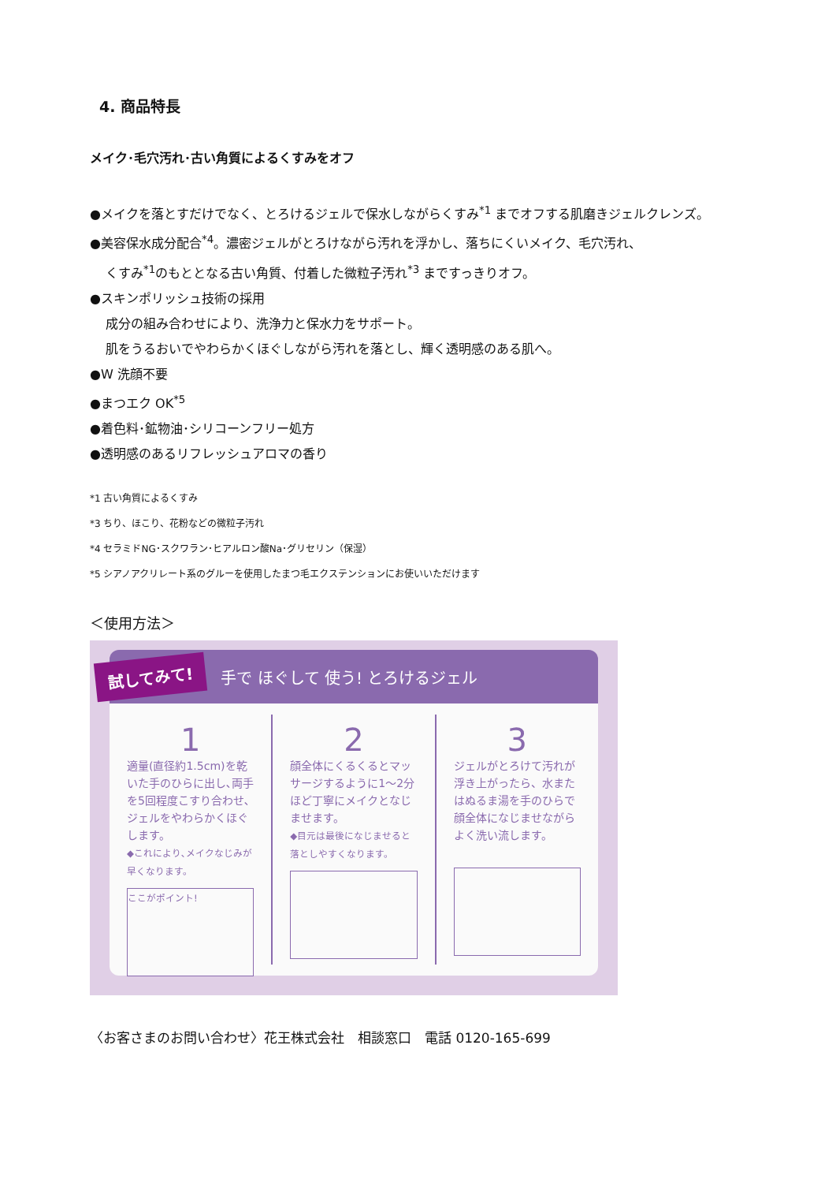4. 商品特長
メイク･毛穴汚れ･古い角質によるくすみをオフ
●メイクを落とすだけでなく、とろけるジェルで保水しながらくすみ<sup>*1</sup> までオフする肌磨きジェルクレンズ。
●美容保水成分配合<sup>*4</sup>。濃密ジェルがとろけながら汚れを浮かし、落ちにくいメイク、毛穴汚れ、
くすみ<sup>*1</sup>のもととなる古い角質、付着した微粒子汚れ<sup>*3</sup> まですっきりオフ。
●スキンポリッシュ技術の採用
成分の組み合わせにより、洗浄力と保水力をサポート。
肌をうるおいでやわらかくほぐしながら汚れを落とし、輝く透明感のある肌へ。
●W 洗顔不要
●まつエク OK<sup>*5</sup>
●着色料･鉱物油･シリコーンフリー処方
●透明感のあるリフレッシュアロマの香り
*1 古い角質によるくすみ
*3 ちり、ほこり、花粉などの微粒子汚れ
*4 セラミドNG･スクワラン･ヒアルロン酸Na･グリセリン（保湿）
*5 シアノアクリレート系のグルーを使用したまつ毛エクステンションにお使いいただけます
＜使用方法＞
試してみて! 手で ほぐして 使う! とろけるジェル
1
適量(直径約1.5cm)を乾いた手のひらに出し､両手を5回程度こすり合わせ､ジェルをやわらかくほぐします。
◆これにより､メイクなじみが早くなります。
ここがポイント!
2
顔全体にくるくるとマッサージするように1〜2分ほど丁寧にメイクとなじませます。
◆目元は最後になじませると落としやすくなります。
3
ジェルがとろけて汚れが浮き上がったら、水またはぬるま湯を手のひらで顔全体になじませながらよく洗い流します。
〈お客さまのお問い合わせ〉花王株式会社　相談窓口　電話 0120-165-699